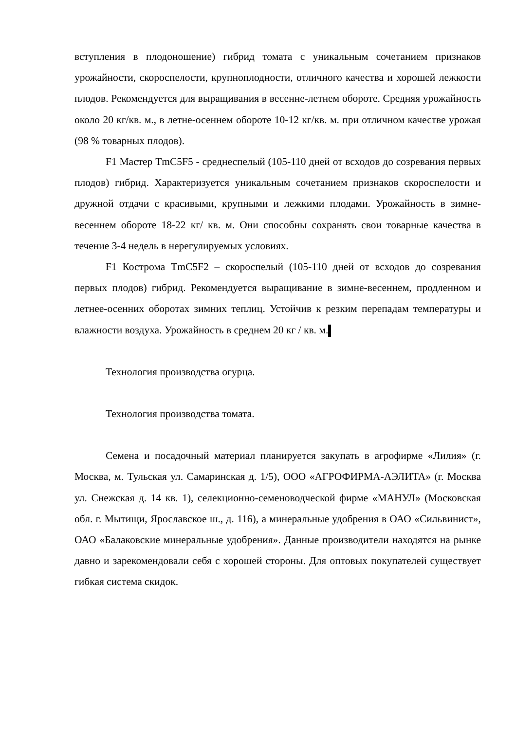вступления в плодоношение) гибрид томата с уникальным сочетанием признаков урожайности, скороспелости, крупноплодности, отличного качества и хорошей лежкости плодов. Рекомендуется для выращивания в весенне-летнем обороте. Средняя урожайность около 20 кг/кв. м., в летне-осеннем обороте 10-12 кг/кв. м. при отличном качестве урожая (98 % товарных плодов).
F1 Мастер TmC5F5 - среднеспелый (105-110 дней от всходов до созревания первых плодов) гибрид. Характеризуется уникальным сочетанием признаков скороспелости и дружной отдачи с красивыми, крупными и лежкими плодами. Урожайность в зимне-весеннем обороте 18-22 кг/ кв. м. Они способны сохранять свои товарные качества в течение 3-4 недель в нерегулируемых условиях.
F1 Кострома TmC5F2 – скороспелый (105-110 дней от всходов до созревания первых плодов) гибрид. Рекомендуется выращивание в зимне-весеннем, продленном и летнее-осенних оборотах зимних теплиц. Устойчив к резким перепадам температуры и влажности воздуха. Урожайность в среднем 20 кг / кв. м.
Технология производства огурца.
Технология производства томата.
Семена и посадочный материал планируется закупать в агрофирме «Лилия» (г. Москва, м. Тульская ул. Самаринская д. 1/5), ООО «АГРОФИРМА-АЭЛИТА» (г. Москва ул. Снежская д. 14 кв. 1), селекционно-семеноводческой фирме «МАНУЛ» (Московская обл. г. Мытищи, Ярославское ш., д. 116), а минеральные удобрения в ОАО «Сильвинист», ОАО «Балаковские минеральные удобрения». Данные производители находятся на рынке давно и зарекомендовали себя с хорошей стороны. Для оптовых покупателей существует гибкая система скидок.